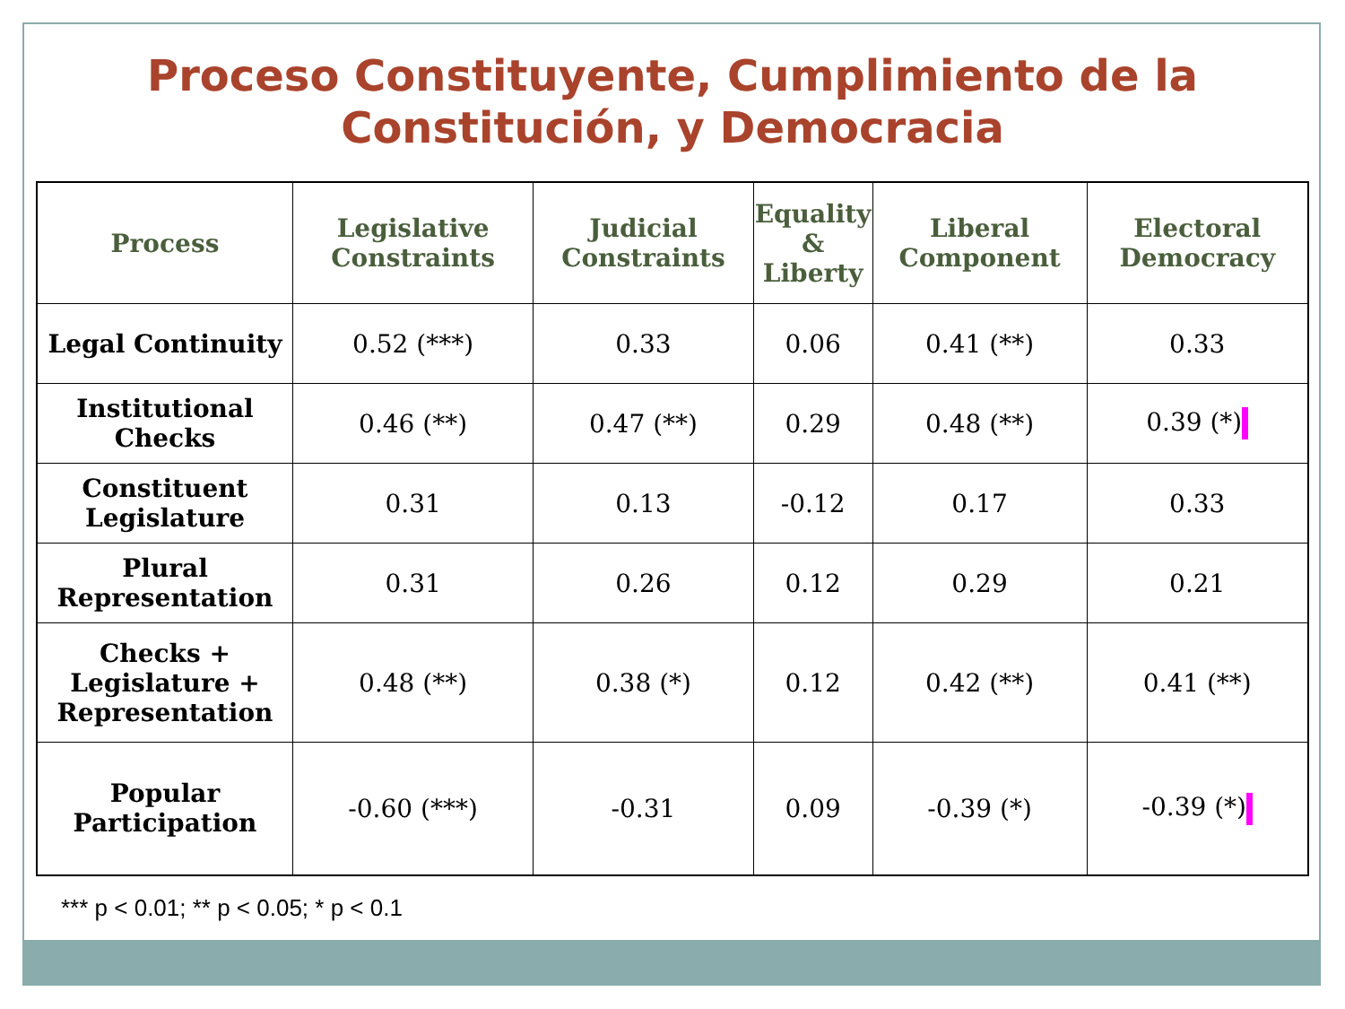Proceso Constituyente, Cumplimiento de la
Constitución, y Democracia
| Process | Legislative Constraints | Judicial Constraints | Equality & Liberty | Liberal Component | Electoral Democracy |
| --- | --- | --- | --- | --- | --- |
| Legal Continuity | 0.52 (***) | 0.33 | 0.06 | 0.41 (**) | 0.33 |
| Institutional Checks | 0.46 (**) | 0.47 (**) | 0.29 | 0.48 (**) | 0.39 (*) |
| Constituent Legislature | 0.31 | 0.13 | -0.12 | 0.17 | 0.33 |
| Plural Representation | 0.31 | 0.26 | 0.12 | 0.29 | 0.21 |
| Checks + Legislature + Representation | 0.48 (**) | 0.38 (*) | 0.12 | 0.42 (**) | 0.41 (**) |
| Popular Participation | -0.60 (***) | -0.31 | 0.09 | -0.39 (*) | -0.39 (*) |
*** p < 0.01; ** p < 0.05; * p < 0.1